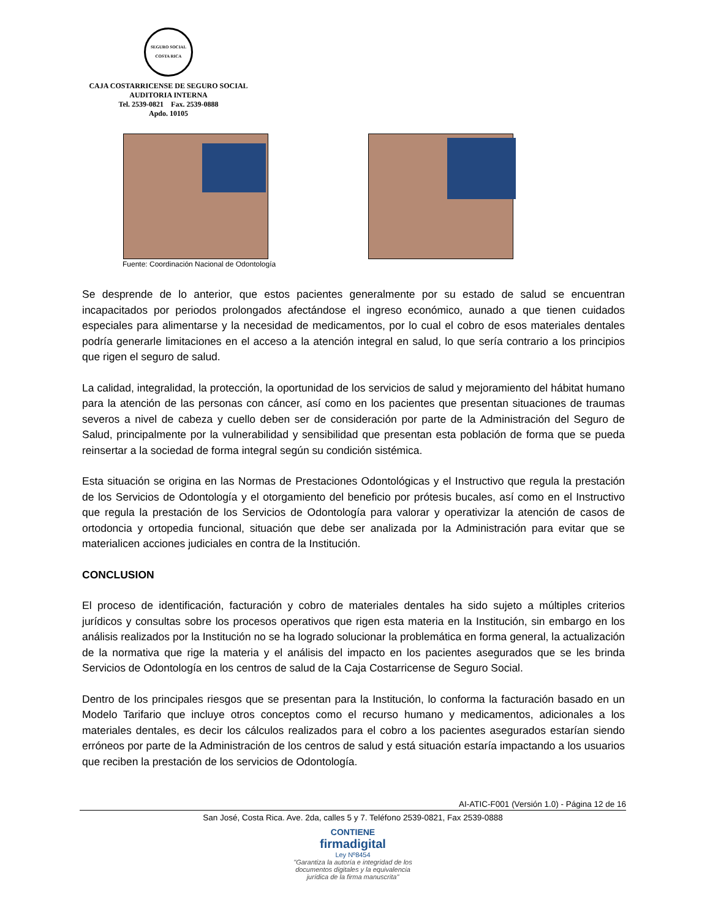SEGURO SOCIAL
COSTA RICA
CAJA COSTARRICENSE DE SEGURO SOCIAL
AUDITORIA INTERNA
Tel. 2539-0821 Fax. 2539-0888
Apdo. 10105
Fuente: Coordinación Nacional de Odontología
Se desprende de lo anterior, que estos pacientes generalmente por su estado de salud se encuentran incapacitados por periodos prolongados afectándose el ingreso económico, aunado a que tienen cuidados especiales para alimentarse y la necesidad de medicamentos, por lo cual el cobro de esos materiales dentales podría generarle limitaciones en el acceso a la atención integral en salud, lo que sería contrario a los principios que rigen el seguro de salud.
La calidad, integralidad, la protección, la oportunidad de los servicios de salud y mejoramiento del hábitat humano para la atención de las personas con cáncer, así como en los pacientes que presentan situaciones de traumas severos a nivel de cabeza y cuello deben ser de consideración por parte de la Administración del Seguro de Salud, principalmente por la vulnerabilidad y sensibilidad que presentan esta población de forma que se pueda reinsertar a la sociedad de forma integral según su condición sistémica.
Esta situación se origina en las Normas de Prestaciones Odontológicas y el Instructivo que regula la prestación de los Servicios de Odontología y el otorgamiento del beneficio por prótesis bucales, así como en el Instructivo que regula la prestación de los Servicios de Odontología para valorar y operativizar la atención de casos de ortodoncia y ortopedia funcional, situación que debe ser analizada por la Administración para evitar que se materialicen acciones judiciales en contra de la Institución.
CONCLUSION
El proceso de identificación, facturación y cobro de materiales dentales ha sido sujeto a múltiples criterios jurídicos y consultas sobre los procesos operativos que rigen esta materia en la Institución, sin embargo en los análisis realizados por la Institución no se ha logrado solucionar la problemática en forma general, la actualización de la normativa que rige la materia y el análisis del impacto en los pacientes asegurados que se les brinda Servicios de Odontología en los centros de salud de la Caja Costarricense de Seguro Social.
Dentro de los principales riesgos que se presentan para la Institución, lo conforma la facturación basado en un Modelo Tarifario que incluye otros conceptos como el recurso humano y medicamentos, adicionales a los materiales dentales, es decir los cálculos realizados para el cobro a los pacientes asegurados estarían siendo erróneos por parte de la Administración de los centros de salud y está situación estaría impactando a los usuarios que reciben la prestación de los servicios de Odontología.
AI-ATIC-F001 (Versión 1.0) - Página 12 de 16
San José, Costa Rica. Ave. 2da, calles 5 y 7. Teléfono 2539-0821, Fax 2539-0888
CONTIENE
firmadigital
Ley Nº8454
"Garantiza la autoría e integridad de los
documentos digitales y la equivalencia
jurídica de la firma manuscrita"